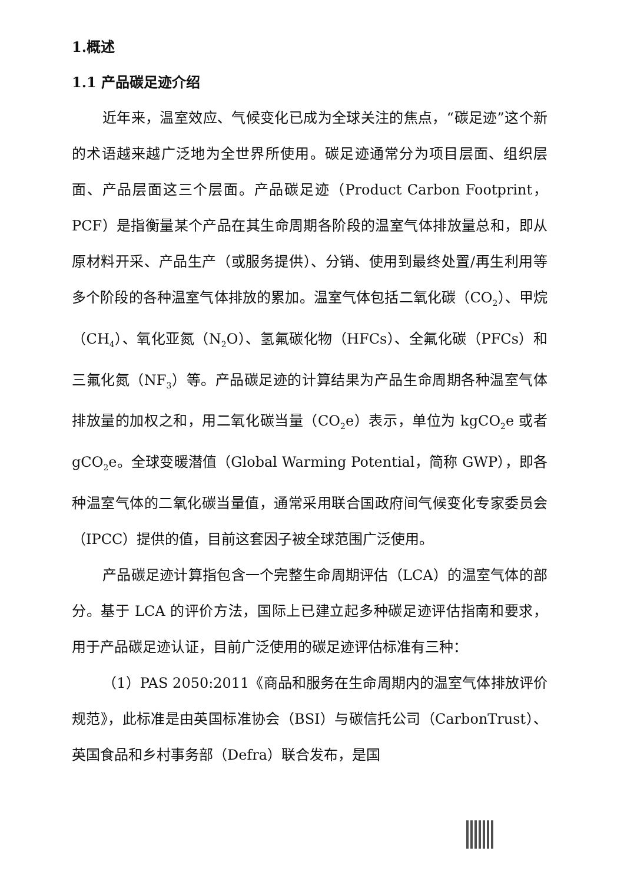1.概述
1.1 产品碳足迹介绍
近年来，温室效应、气候变化已成为全球关注的焦点，“碳足迹”这个新的术语越来越广泛地为全世界所使用。碳足迹通常分为项目层面、组织层面、产品层面这三个层面。产品碳足迹（Product Carbon Footprint，PCF）是指衡量某个产品在其生命周期各阶段的温室气体排放量总和，即从原材料开采、产品生产（或服务提供）、分销、使用到最终处置/再生利用等多个阶段的各种温室气体排放的累加。温室气体包括二氧化碳（CO<sub>2</sub>）、甲烷（CH<sub>4</sub>）、氧化亚氮（N<sub>2</sub>O）、氢氟碳化物（HFCs）、全氟化碳（PFCs）和三氟化氮（NF<sub>3</sub>）等。产品碳足迹的计算结果为产品生命周期各种温室气体排放量的加权之和，用二氧化碳当量（CO<sub>2</sub>e）表示，单位为 kgCO<sub>2</sub>e 或者 gCO<sub>2</sub>e。全球变暖潜值（Global Warming Potential，简称 GWP），即各种温室气体的二氧化碳当量值，通常采用联合国政府间气候变化专家委员会（IPCC）提供的值，目前这套因子被全球范围广泛使用。
产品碳足迹计算指包含一个完整生命周期评估（LCA）的温室气体的部分。基于 LCA 的评价方法，国际上已建立起多种碳足迹评估指南和要求，用于产品碳足迹认证，目前广泛使用的碳足迹评估标准有三种：
（1）PAS 2050:2011《商品和服务在生命周期内的温室气体排放评价规范》，此标准是由英国标准协会（BSI）与碳信托公司（CarbonTrust）、英国食品和乡村事务部（Defra）联合发布，是国